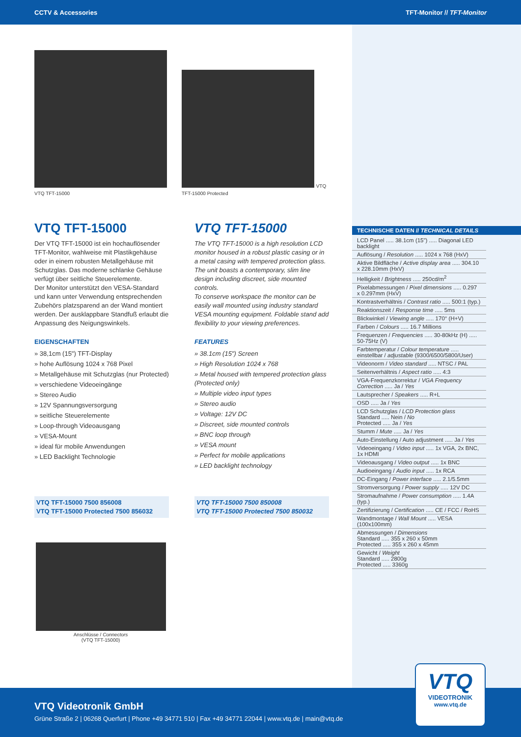CCTV & Accessories TFT-Monitor // TFT-Monitor
VTQ TFT-15000
VTQ TFT-15000 Protected
VTQ TFT-15000
Der VTQ TFT-15000 ist ein hochauflösender TFT-Monitor, wahlweise mit Plastikgehäuse oder in einem robusten Metallgehäuse mit Schutzglas. Das moderne schlanke Gehäuse verfügt über seitliche Steuerelemente.
Der Monitor unterstützt den VESA-Standard und kann unter Verwendung entsprechenden Zubehörs platzsparend an der Wand montiert werden. Der ausklappbare Standfuß erlaubt die Anpassung des Neigungswinkels.
EIGENSCHAFTEN
» 38,1cm (15") TFT-Display
» hohe Auflösung 1024 x 768 Pixel
» Metallgehäuse mit Schutzglas (nur Protected)
» verschiedene Videoeingänge
» Stereo Audio
» 12V Spannungsversorgung
» seitliche Steuerelemente
» Loop-through Videoausgang
» VESA-Mount
» ideal für mobile Anwendungen
» LED Backlight Technologie
VTQ TFT-15000
The VTQ TFT-15000 is a high resolution LCD monitor housed in a robust plastic casing or in a metal casing with tempered protection glass. The unit boasts a contemporary, slim line design including discreet, side mounted controls.
To conserve workspace the monitor can be easily wall mounted using industry standard VESA mounting equipment. Foldable stand add flexibility to your viewing preferences.
FEATURES
» 38.1cm (15") Screen
» High Resolution 1024 x 768
» Metal housed with tempered protection glass (Protected only)
» Multiple video input types
» Stereo audio
» Voltage: 12V DC
» Discreet, side mounted controls
» BNC loop through
» VESA mount
» Perfect for mobile applications
» LED backlight technology
VTQ TFT-15000 7500 856008
VTQ TFT-15000 Protected 7500 856032
VTQ TFT-15000 7500 850008
VTQ TFT-15000 Protected 7500 850032
Anschlüsse / Connectors
(VTQ TFT-15000)
TECHNISCHE DATEN // TECHNICAL DETAILS
| LCD Panel ..... 38.1cm (15") ..... Diagonal LED backlight |
| Auflösung / Resolution ..... 1024 x 768 (HxV) |
| Aktive Bildfläche / Active display area ..... 304.10 x 228.10mm (HxV) |
| Helligkeit / Brightness ..... 250cd/m<sup>2</sup> |
| Pixelabmessungen / Pixel dimensions ..... 0.297 x 0.297mm (HxV) |
| Kontrastverhältnis / Contrast ratio ..... 500:1 (typ.) |
| Reaktionszeit / Response time ..... 5ms |
| Blickwinkel / Viewing angle ..... 170° (H+V) |
| Farben / Colours ..... 16.7 Millions |
| Frequenzen / Frequencies ..... 30-80kHz (H) ..... 50-75Hz (V) |
| Farbtemperatur / Colour temperature ..... einstellbar / adjustable (9300/6500/5800/User) |
| Videonorm / Video standard ..... NTSC / PAL |
| Seitenverhältnis / Aspect ratio ..... 4:3 |
| VGA-Frequenzkorrektur / VGA Frequency Correction ..... Ja / Yes |
| Lautsprecher / Speakers ..... R+L |
| OSD ..... Ja / Yes |
| LCD Schutzglas / LCD Protection glass Standard ..... Nein / No Protected ..... Ja / Yes |
| Stumm / Mute ..... Ja / Yes |
| Auto-Einstellung / Auto adjustment ..... Ja / Yes |
| Videoeingang / Video input ..... 1x VGA, 2x BNC, 1x HDMI |
| Videoausgang / Video output ..... 1x BNC |
| Audioeingang / Audio input ..... 1x RCA |
| DC-Eingang / Power interface ..... 2.1/5.5mm |
| Stromversorgung / Power supply ..... 12V DC |
| Stromaufnahme / Power consumption ..... 1.4A (typ.) |
| Zertifizierung / Certification ..... CE / FCC / RoHS |
| Wandmontage / Wall Mount ..... VESA (100x100mm) |
| Abmessungen / Dimensions Standard ..... 355 x 260 x 50mm Protected ..... 355 x 260 x 45mm |
| Gewicht / Weight Standard ..... 2800g Protected ..... 3360g |
VTQ Videotronik GmbH
Grüne Straße 2 | 06268 Querfurt | Phone +49 34771 510 | Fax +49 34771 22044 | www.vtq.de | main@vtq.de
VTQ
VIDEOTRONIK
www.vtq.de